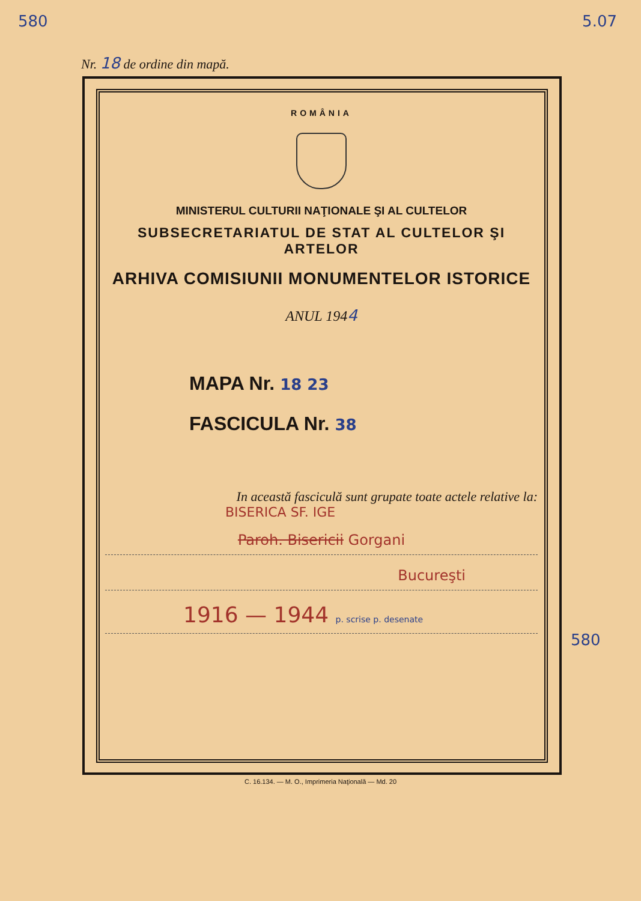580 5.07
Nr. 18 de ordine din mapă.
ROMÂNIA
MINISTERUL CULTURII NAŢIONALE ŞI AL CULTELOR
SUBSECRETARIATUL DE STAT AL CULTELOR ŞI ARTELOR
ARHIVA COMISIUNII MONUMENTELOR ISTORICE
ANUL 1944
MAPA Nr. 18 23
FASCICULA Nr. 38
In această fasciculă sunt grupate toate actele relative la:
BISERICA SF. IGE
Paroh. Bisericii Gorgani
Bucureşti
1916 — 1944 p. scrise p. desenate
580
C. 16.134. — M. O., Imprimeria Naţională — Md. 20